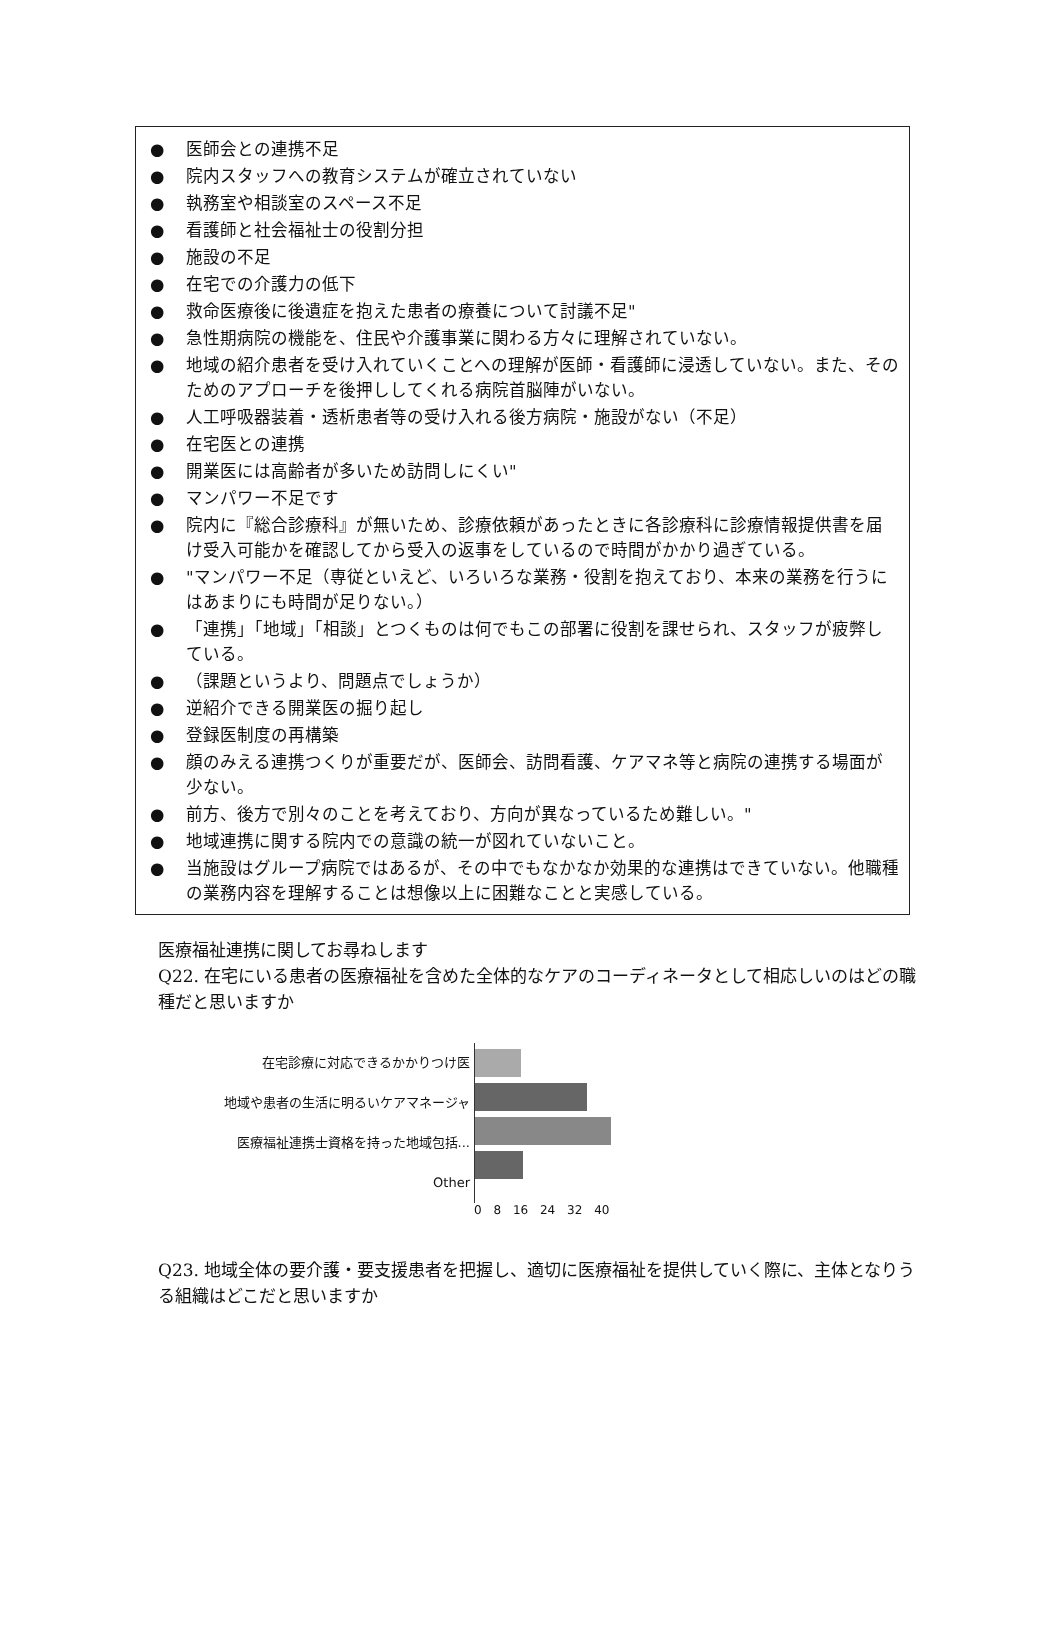● 医師会との連携不足
● 院内スタッフへの教育システムが確立されていない
● 執務室や相談室のスペース不足
● 看護師と社会福祉士の役割分担
● 施設の不足
● 在宅での介護力の低下
● 救命医療後に後遺症を抱えた患者の療養について討議不足"
● 急性期病院の機能を、住民や介護事業に関わる方々に理解されていない。
● 地域の紹介患者を受け入れていくことへの理解が医師・看護師に浸透していない。また、そのためのアプローチを後押ししてくれる病院首脳陣がいない。
● 人工呼吸器装着・透析患者等の受け入れる後方病院・施設がない（不足）
● 在宅医との連携
● 開業医には高齢者が多いため訪問しにくい"
● マンパワー不足です
● 院内に『総合診療科』が無いため、診療依頼があったときに各診療科に診療情報提供書を届け受入可能かを確認してから受入の返事をしているので時間がかかり過ぎている。
● "マンパワー不足（専従といえど、いろいろな業務・役割を抱えており、本来の業務を行うにはあまりにも時間が足りない。）
● 「連携」「地域」「相談」とつくものは何でもこの部署に役割を課せられ、スタッフが疲弊している。
● （課題というより、問題点でしょうか）
● 逆紹介できる開業医の掘り起し
● 登録医制度の再構築
● 顔のみえる連携つくりが重要だが、医師会、訪問看護、ケアマネ等と病院の連携する場面が少ない。
● 前方、後方で別々のことを考えており、方向が異なっているため難しい。"
● 地域連携に関する院内での意識の統一が図れていないこと。
● 当施設はグループ病院ではあるが、その中でもなかなか効果的な連携はできていない。他職種の業務内容を理解することは想像以上に困難なことと実感している。
医療福祉連携に関してお尋ねします
Q22. 在宅にいる患者の医療福祉を含めた全体的なケアのコーディネータとして相応しいのはどの職種だと思いますか
在宅診療に対応できるかかりつけ医
地域や患者の生活に明るいケアマネージャ
医療福祉連携士資格を持った地域包括...
Other
0 8 16 24 32 40
Q23. 地域全体の要介護・要支援患者を把握し、適切に医療福祉を提供していく際に、主体となりうる組織はどこだと思いますか